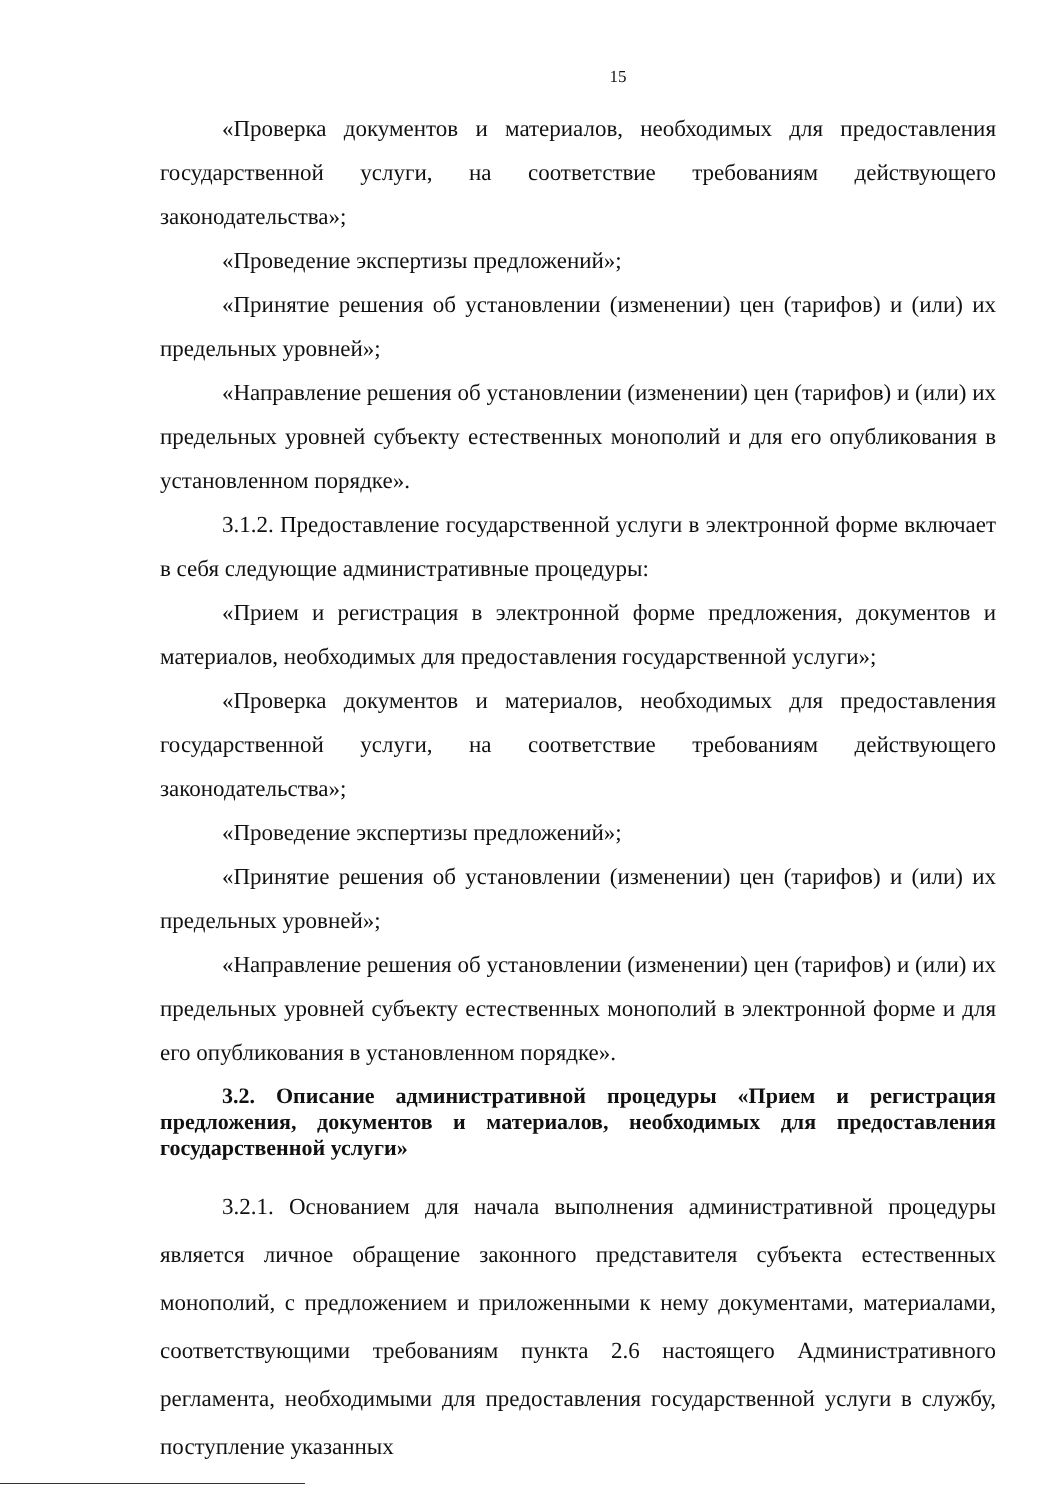15
«Проверка документов и материалов, необходимых для предоставления государственной услуги, на соответствие требованиям действующего законодательства»;
«Проведение экспертизы предложений»;
«Принятие решения об установлении (изменении) цен (тарифов) и (или) их предельных уровней»;
«Направление решения об установлении (изменении) цен (тарифов) и (или) их предельных уровней субъекту естественных монополий и для его опубликования в установленном порядке».
3.1.2. Предоставление государственной услуги в электронной форме включает в себя следующие административные процедуры:
«Прием и регистрация в электронной форме предложения, документов и материалов, необходимых для предоставления государственной услуги»;
«Проверка документов и материалов, необходимых для предоставления государственной услуги, на соответствие требованиям действующего законодательства»;
«Проведение экспертизы предложений»;
«Принятие решения об установлении (изменении) цен (тарифов) и (или) их предельных уровней»;
«Направление решения об установлении (изменении) цен (тарифов) и (или) их предельных уровней субъекту естественных монополий в электронной форме и для его опубликования в установленном порядке».
3.2. Описание административной процедуры «Прием и регистрация предложения, документов и материалов, необходимых для предоставления государственной услуги»
3.2.1. Основанием для начала выполнения административной процедуры является личное обращение законного представителя субъекта естественных монополий, с предложением и приложенными к нему документами, материалами, соответствующими требованиям пункта 2.6 настоящего Административного регламента, необходимыми для предоставления государственной услуги в службу, поступление указанных